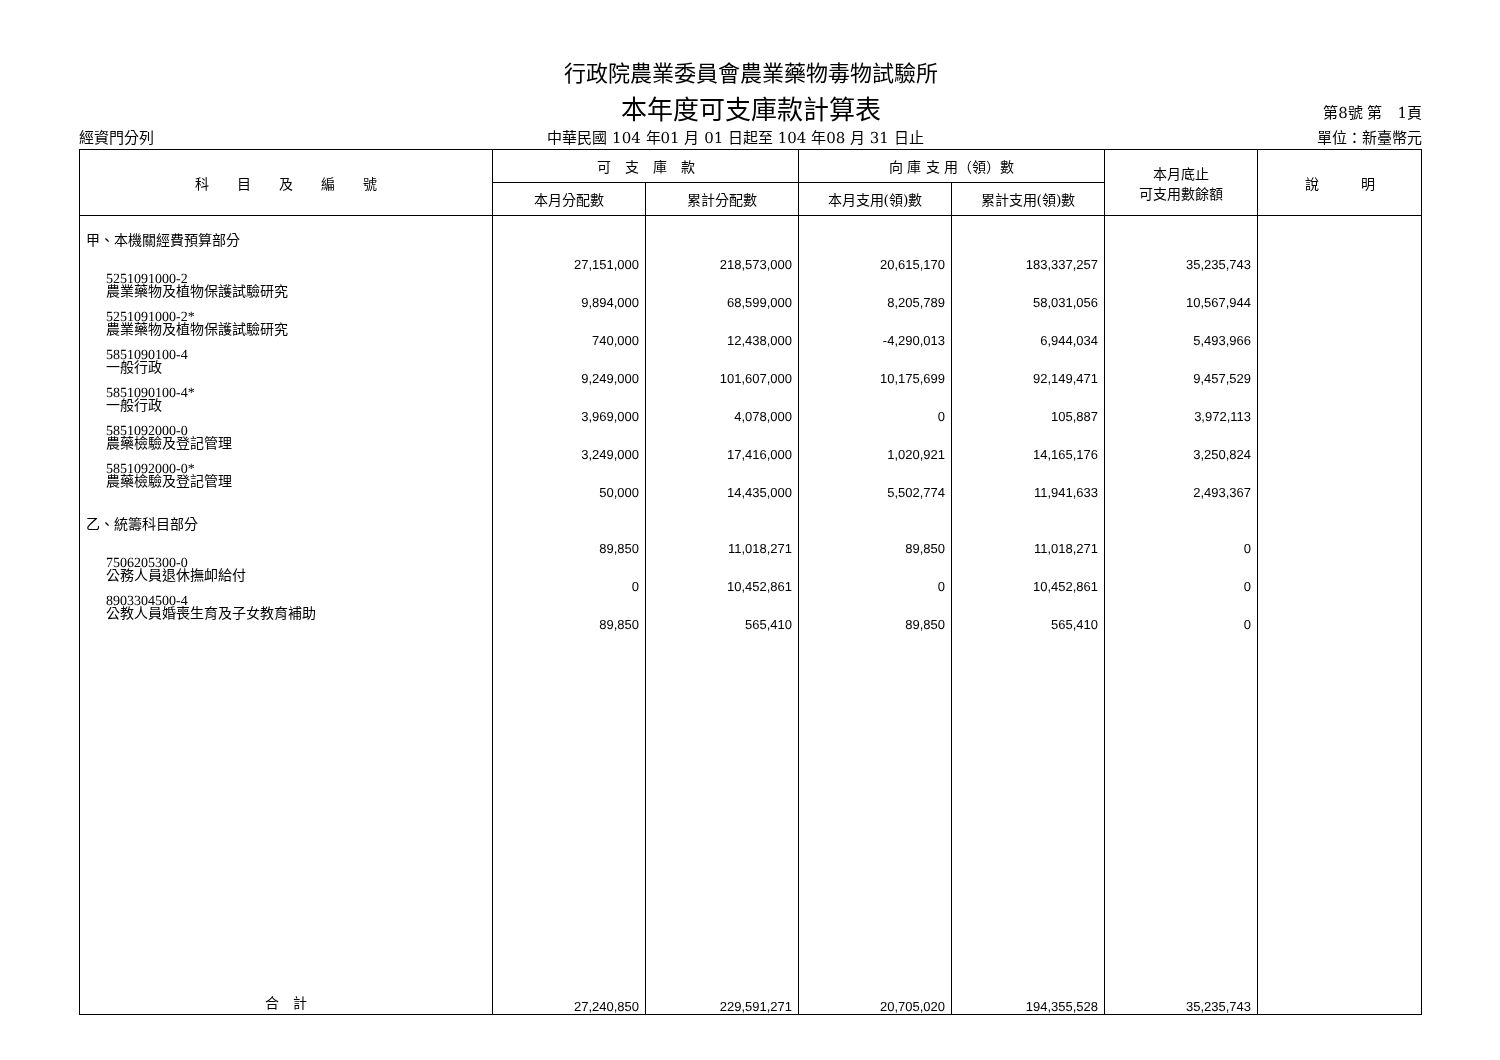行政院農業委員會農業藥物毒物試驗所
本年度可支庫款計算表
第8號 第　1頁
經資門分列 中華民國 104 年01 月 01 日起至 104 年08 月 31 日止 單位：新臺幣元
| 科 目 及 編 號 | 可 支 庫 款 | | 向 庫 支 用（領）數 | | 本月底止 可支用數餘額 | 說 明 |
| --- | --- | --- | --- | --- | --- | --- |
| | 本月分配數 | 累計分配數 | 本月支用(領)數 | 累計支用(領)數 | | |
| 甲、本機關經費預算部分 | 27,151,000 | 218,573,000 | 20,615,170 | 183,337,257 | 35,235,743 | |
| 5251091000-2 農業藥物及植物保護試驗研究 | 9,894,000 | 68,599,000 | 8,205,789 | 58,031,056 | 10,567,944 | |
| 5251091000-2* 農業藥物及植物保護試驗研究 | 740,000 | 12,438,000 | -4,290,013 | 6,944,034 | 5,493,966 | |
| 5851090100-4 一般行政 | 9,249,000 | 101,607,000 | 10,175,699 | 92,149,471 | 9,457,529 | |
| 5851090100-4* 一般行政 | 3,969,000 | 4,078,000 | 0 | 105,887 | 3,972,113 | |
| 5851092000-0 農藥檢驗及登記管理 | 3,249,000 | 17,416,000 | 1,020,921 | 14,165,176 | 3,250,824 | |
| 5851092000-0* 農藥檢驗及登記管理 | 50,000 | 14,435,000 | 5,502,774 | 11,941,633 | 2,493,367 | |
| 乙、統籌科目部分 | 89,850 | 11,018,271 | 89,850 | 11,018,271 | 0 | |
| 7506205300-0 公務人員退休撫卹給付 | 0 | 10,452,861 | 0 | 10,452,861 | 0 | |
| 8903304500-4 公教人員婚喪生育及子女教育補助 | 89,850 | 565,410 | 89,850 | 565,410 | 0 | |
| 合 計 | 27,240,850 | 229,591,271 | 20,705,020 | 194,355,528 | 35,235,743 | |